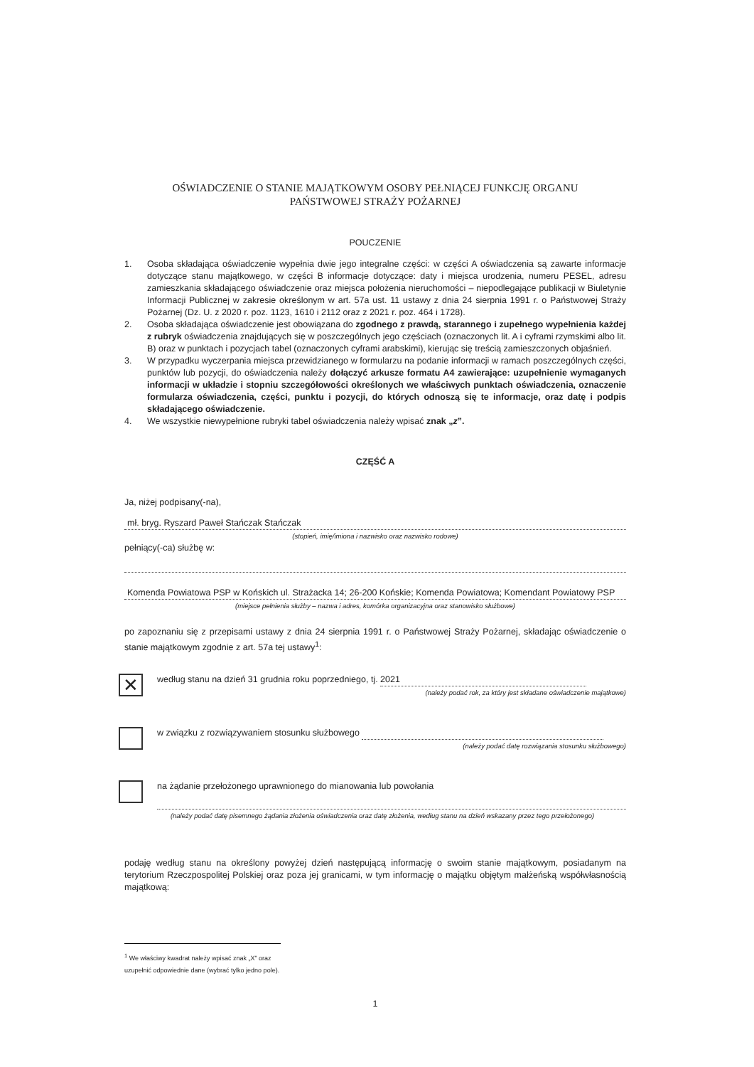OŚWIADCZENIE O STANIE MAJĄTKOWYM OSOBY PEŁNIĄCEJ FUNKCJĘ ORGANU
PAŃSTWOWEJ STRAŻY POŻARNEJ
POUCZENIE
1. Osoba składająca oświadczenie wypełnia dwie jego integralne części: w części A oświadczenia są zawarte informacje dotyczące stanu majątkowego, w części B informacje dotyczące: daty i miejsca urodzenia, numeru PESEL, adresu zamieszkania składającego oświadczenie oraz miejsca położenia nieruchomości – niepodlegające publikacji w Biuletynie Informacji Publicznej w zakresie określonym w art. 57a ust. 11 ustawy z dnia 24 sierpnia 1991 r. o Państwowej Straży Pożarnej (Dz. U. z 2020 r. poz. 1123, 1610 i 2112 oraz z 2021 r. poz. 464 i 1728).
2. Osoba składająca oświadczenie jest obowiązana do zgodnego z prawdą, starannego i zupełnego wypełnienia każdej z rubryk oświadczenia znajdujących się w poszczególnych jego częściach (oznaczonych lit. A i cyframi rzymskimi albo lit. B) oraz w punktach i pozycjach tabel (oznaczonych cyframi arabskimi), kierując się treścią zamieszczonych objaśnień.
3. W przypadku wyczerpania miejsca przewidzianego w formularzu na podanie informacji w ramach poszczególnych części, punktów lub pozycji, do oświadczenia należy dołączyć arkusze formatu A4 zawierające: uzupełnienie wymaganych informacji w układzie i stopniu szczegółowości określonych we właściwych punktach oświadczenia, oznaczenie formularza oświadczenia, części, punktu i pozycji, do których odnoszą się te informacje, oraz datę i podpis składającego oświadczenie.
4. We wszystkie niewypełnione rubryki tabel oświadczenia należy wpisać znak „z”.
CZĘŚĆ A
Ja, niżej podpisany(-na),
mł. bryg. Ryszard Paweł Stańczak Stańczak
(stopień, imię/imiona i nazwisko oraz nazwisko rodowe)
pełniący(-ca) służbę w:
Komenda Powiatowa PSP w Końskich ul. Strażacka 14; 26-200 Końskie; Komenda Powiatowa; Komendant Powiatowy PSP
(miejsce pełnienia służby – nazwa i adres, komórka organizacyjna oraz stanowisko służbowe)
po zapoznaniu się z przepisami ustawy z dnia 24 sierpnia 1991 r. o Państwowej Straży Pożarnej, składając oświadczenie o stanie majątkowym zgodnie z art. 57a tej ustawy<sup>1</sup>:
✕
według stanu na dzień 31 grudnia roku poprzedniego, tj. 2021
(należy podać rok, za który jest składane oświadczenie majątkowe)
w związku z rozwiązywaniem stosunku służbowego
(należy podać datę rozwiązania stosunku służbowego)
na żądanie przełożonego uprawnionego do mianowania lub powołania
(należy podać datę pisemnego żądania złożenia oświadczenia oraz datę złożenia, według stanu na dzień wskazany przez tego przełożonego)
podaję według stanu na określony powyżej dzień następującą informację o swoim stanie majątkowym, posiadanym na terytorium Rzeczpospolitej Polskiej oraz poza jej granicami, w tym informację o majątku objętym małżeńską współwłasnością majątkową:
<sup>1</sup> We właściwy kwadrat należy wpisać znak „X” oraz uzupełnić odpowiednie dane (wybrać tylko jedno pole).
1